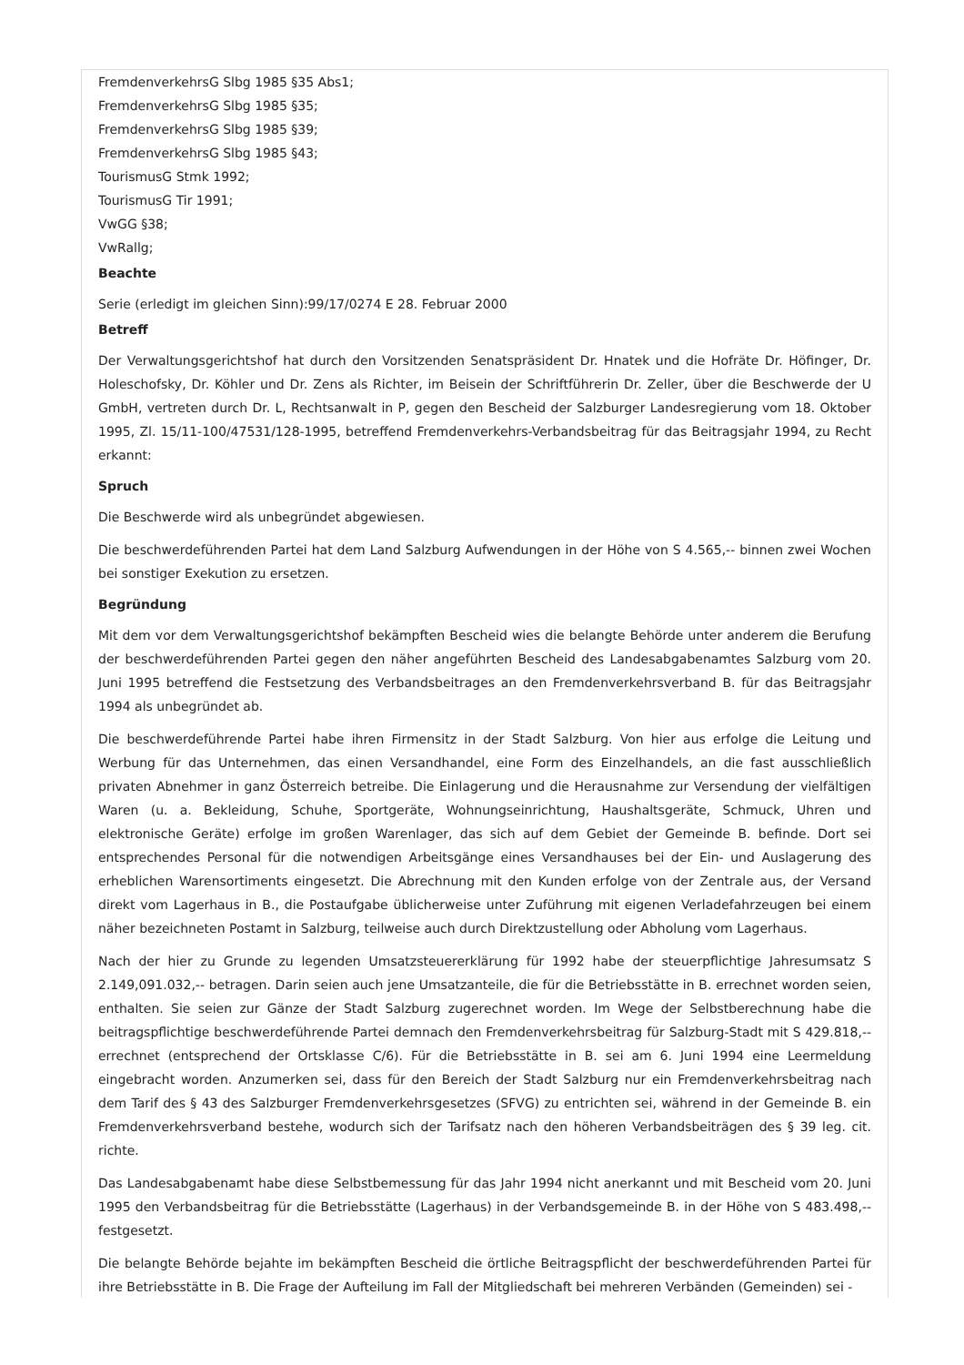FremdenverkehrsG Slbg 1985 §35 Abs1;
FremdenverkehrsG Slbg 1985 §35;
FremdenverkehrsG Slbg 1985 §39;
FremdenverkehrsG Slbg 1985 §43;
TourismusG Stmk 1992;
TourismusG Tir 1991;
VwGG §38;
VwRallg;
Beachte
Serie (erledigt im gleichen Sinn):99/17/0274 E 28. Februar 2000
Betreff
Der Verwaltungsgerichtshof hat durch den Vorsitzenden Senatspräsident Dr. Hnatek und die Hofräte Dr. Höfinger, Dr. Holeschofsky, Dr. Köhler und Dr. Zens als Richter, im Beisein der Schriftführerin Dr. Zeller, über die Beschwerde der U GmbH, vertreten durch Dr. L, Rechtsanwalt in P, gegen den Bescheid der Salzburger Landesregierung vom 18. Oktober 1995, Zl. 15/11-100/47531/128-1995, betreffend Fremdenverkehrs-Verbandsbeitrag für das Beitragsjahr 1994, zu Recht erkannt:
Spruch
Die Beschwerde wird als unbegründet abgewiesen.
Die beschwerdeführenden Partei hat dem Land Salzburg Aufwendungen in der Höhe von S 4.565,-- binnen zwei Wochen bei sonstiger Exekution zu ersetzen.
Begründung
Mit dem vor dem Verwaltungsgerichtshof bekämpften Bescheid wies die belangte Behörde unter anderem die Berufung der beschwerdeführenden Partei gegen den näher angeführten Bescheid des Landesabgabenamtes Salzburg vom 20. Juni 1995 betreffend die Festsetzung des Verbandsbeitrages an den Fremdenverkehrsverband B. für das Beitragsjahr 1994 als unbegründet ab.
Die beschwerdeführende Partei habe ihren Firmensitz in der Stadt Salzburg. Von hier aus erfolge die Leitung und Werbung für das Unternehmen, das einen Versandhandel, eine Form des Einzelhandels, an die fast ausschließlich privaten Abnehmer in ganz Österreich betreibe. Die Einlagerung und die Herausnahme zur Versendung der vielfältigen Waren (u. a. Bekleidung, Schuhe, Sportgeräte, Wohnungseinrichtung, Haushaltsgeräte, Schmuck, Uhren und elektronische Geräte) erfolge im großen Warenlager, das sich auf dem Gebiet der Gemeinde B. befinde. Dort sei entsprechendes Personal für die notwendigen Arbeitsgänge eines Versandhauses bei der Ein- und Auslagerung des erheblichen Warensortiments eingesetzt. Die Abrechnung mit den Kunden erfolge von der Zentrale aus, der Versand direkt vom Lagerhaus in B., die Postaufgabe üblicherweise unter Zuführung mit eigenen Verladefahrzeugen bei einem näher bezeichneten Postamt in Salzburg, teilweise auch durch Direktzustellung oder Abholung vom Lagerhaus.
Nach der hier zu Grunde zu legenden Umsatzsteuererklärung für 1992 habe der steuerpflichtige Jahresumsatz S 2.149,091.032,-- betragen. Darin seien auch jene Umsatzanteile, die für die Betriebsstätte in B. errechnet worden seien, enthalten. Sie seien zur Gänze der Stadt Salzburg zugerechnet worden. Im Wege der Selbstberechnung habe die beitragspflichtige beschwerdeführende Partei demnach den Fremdenverkehrsbeitrag für Salzburg-Stadt mit S 429.818,-- errechnet (entsprechend der Ortsklasse C/6). Für die Betriebsstätte in B. sei am 6. Juni 1994 eine Leermeldung eingebracht worden. Anzumerken sei, dass für den Bereich der Stadt Salzburg nur ein Fremdenverkehrsbeitrag nach dem Tarif des § 43 des Salzburger Fremdenverkehrsgesetzes (SFVG) zu entrichten sei, während in der Gemeinde B. ein Fremdenverkehrsverband bestehe, wodurch sich der Tarifsatz nach den höheren Verbandsbeiträgen des § 39 leg. cit. richte.
Das Landesabgabenamt habe diese Selbstbemessung für das Jahr 1994 nicht anerkannt und mit Bescheid vom 20. Juni 1995 den Verbandsbeitrag für die Betriebsstätte (Lagerhaus) in der Verbandsgemeinde B. in der Höhe von S 483.498,-- festgesetzt.
Die belangte Behörde bejahte im bekämpften Bescheid die örtliche Beitragspflicht der beschwerdeführenden Partei für ihre Betriebsstätte in B. Die Frage der Aufteilung im Fall der Mitgliedschaft bei mehreren Verbänden (Gemeinden) sei -